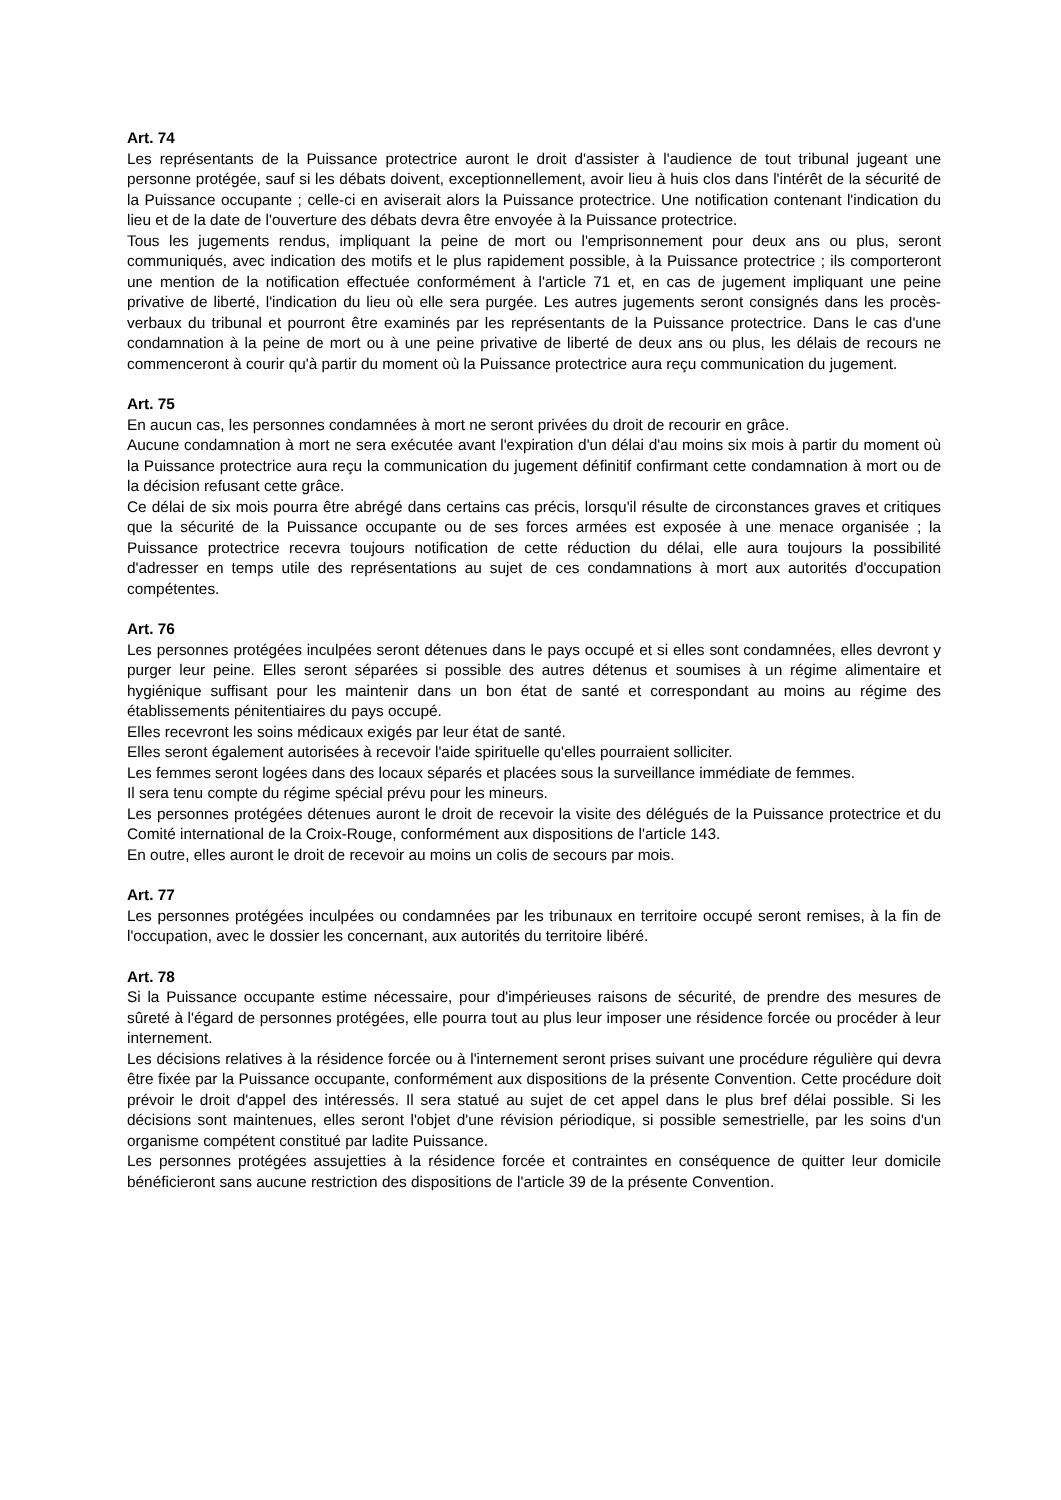Art. 74
Les représentants de la Puissance protectrice auront le droit d'assister à l'audience de tout tribunal jugeant une personne protégée, sauf si les débats doivent, exceptionnellement, avoir lieu à huis clos dans l'intérêt de la sécurité de la Puissance occupante ; celle-ci en aviserait alors la Puissance protectrice. Une notification contenant l'indication du lieu et de la date de l'ouverture des débats devra être envoyée à la Puissance protectrice.
Tous les jugements rendus, impliquant la peine de mort ou l'emprisonnement pour deux ans ou plus, seront communiqués, avec indication des motifs et le plus rapidement possible, à la Puissance protectrice ; ils comporteront une mention de la notification effectuée conformément à l'article 71 et, en cas de jugement impliquant une peine privative de liberté, l'indication du lieu où elle sera purgée. Les autres jugements seront consignés dans les procès-verbaux du tribunal et pourront être examinés par les représentants de la Puissance protectrice. Dans le cas d'une condamnation à la peine de mort ou à une peine privative de liberté de deux ans ou plus, les délais de recours ne commenceront à courir qu'à partir du moment où la Puissance protectrice aura reçu communication du jugement.
Art. 75
En aucun cas, les personnes condamnées à mort ne seront privées du droit de recourir en grâce.
Aucune condamnation à mort ne sera exécutée avant l'expiration d'un délai d'au moins six mois à partir du moment où la Puissance protectrice aura reçu la communication du jugement définitif confirmant cette condamnation à mort ou de la décision refusant cette grâce.
Ce délai de six mois pourra être abrégé dans certains cas précis, lorsqu'il résulte de circonstances graves et critiques que la sécurité de la Puissance occupante ou de ses forces armées est exposée à une menace organisée ; la Puissance protectrice recevra toujours notification de cette réduction du délai, elle aura toujours la possibilité d'adresser en temps utile des représentations au sujet de ces condamnations à mort aux autorités d'occupation compétentes.
Art. 76
Les personnes protégées inculpées seront détenues dans le pays occupé et si elles sont condamnées, elles devront y purger leur peine. Elles seront séparées si possible des autres détenus et soumises à un régime alimentaire et hygiénique suffisant pour les maintenir dans un bon état de santé et correspondant au moins au régime des établissements pénitentiaires du pays occupé.
Elles recevront les soins médicaux exigés par leur état de santé.
Elles seront également autorisées à recevoir l'aide spirituelle qu'elles pourraient solliciter.
Les femmes seront logées dans des locaux séparés et placées sous la surveillance immédiate de femmes.
Il sera tenu compte du régime spécial prévu pour les mineurs.
Les personnes protégées détenues auront le droit de recevoir la visite des délégués de la Puissance protectrice et du Comité international de la Croix-Rouge, conformément aux dispositions de l'article 143.
En outre, elles auront le droit de recevoir au moins un colis de secours par mois.
Art. 77
Les personnes protégées inculpées ou condamnées par les tribunaux en territoire occupé seront remises, à la fin de l'occupation, avec le dossier les concernant, aux autorités du territoire libéré.
Art. 78
Si la Puissance occupante estime nécessaire, pour d'impérieuses raisons de sécurité, de prendre des mesures de sûreté à l'égard de personnes protégées, elle pourra tout au plus leur imposer une résidence forcée ou procéder à leur internement.
Les décisions relatives à la résidence forcée ou à l'internement seront prises suivant une procédure régulière qui devra être fixée par la Puissance occupante, conformément aux dispositions de la présente Convention. Cette procédure doit prévoir le droit d'appel des intéressés. Il sera statué au sujet de cet appel dans le plus bref délai possible. Si les décisions sont maintenues, elles seront l'objet d'une révision périodique, si possible semestrielle, par les soins d'un organisme compétent constitué par ladite Puissance.
Les personnes protégées assujetties à la résidence forcée et contraintes en conséquence de quitter leur domicile bénéficieront sans aucune restriction des dispositions de l'article 39 de la présente Convention.